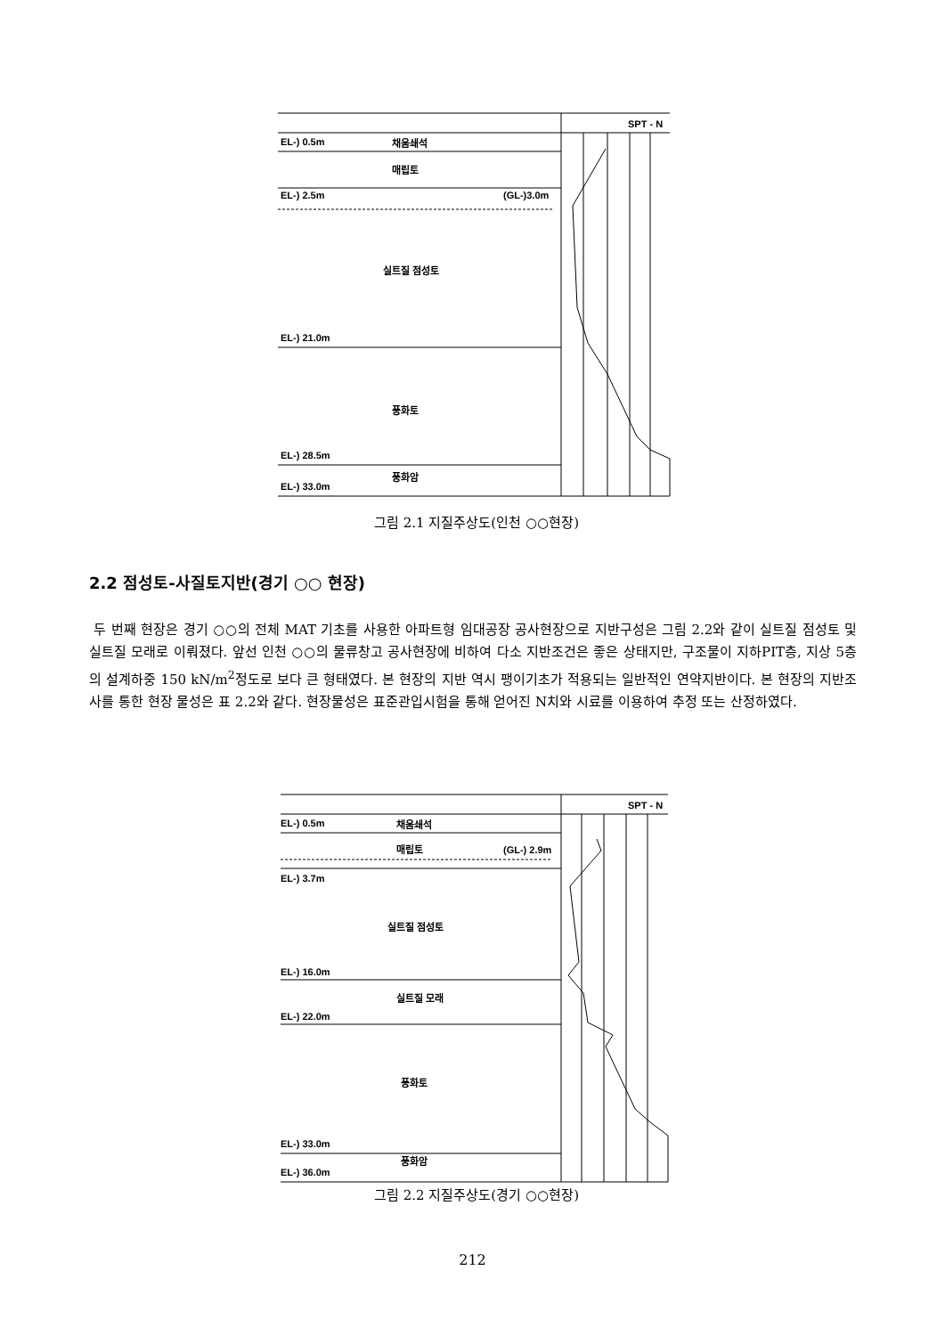SPT - N
EL-) 0.5m
채움쇄석
매립토
EL-) 2.5m
(GL-)3.0m
실트질 점성토
EL-) 21.0m
풍화토
EL-) 28.5m
풍화암
EL-) 33.0m
그림 2.1 지질주상도(인천 ○○현장)
2.2 점성토-사질토지반(경기 ○○ 현장)
두 번째 현장은 경기 ○○의 전체 MAT 기초를 사용한 아파트형 임대공장 공사현장으로 지반구성은 그림 2.2와 같이 실트질 점성토 및 실트질 모래로 이뤄졌다. 앞선 인천 ○○의 물류창고 공사현장에 비하여 다소 지반조건은 좋은 상태지만, 구조물이 지하PIT층, 지상 5층의 설계하중 150 kN/m<sup>2</sup>정도로 보다 큰 형태였다. 본 현장의 지반 역시 팽이기초가 적용되는 일반적인 연약지반이다. 본 현장의 지반조사를 통한 현장 물성은 표 2.2와 같다. 현장물성은 표준관입시험을 통해 얻어진 N치와 시료를 이용하여 추정 또는 산정하였다.
SPT - N
EL-) 0.5m
채움쇄석
매립토
(GL-) 2.9m
EL-) 3.7m
실트질 점성토
EL-) 16.0m
실트질 모래
EL-) 22.0m
풍화토
EL-) 33.0m
풍화암
EL-) 36.0m
그림 2.2 지질주상도(경기 ○○현장)
212